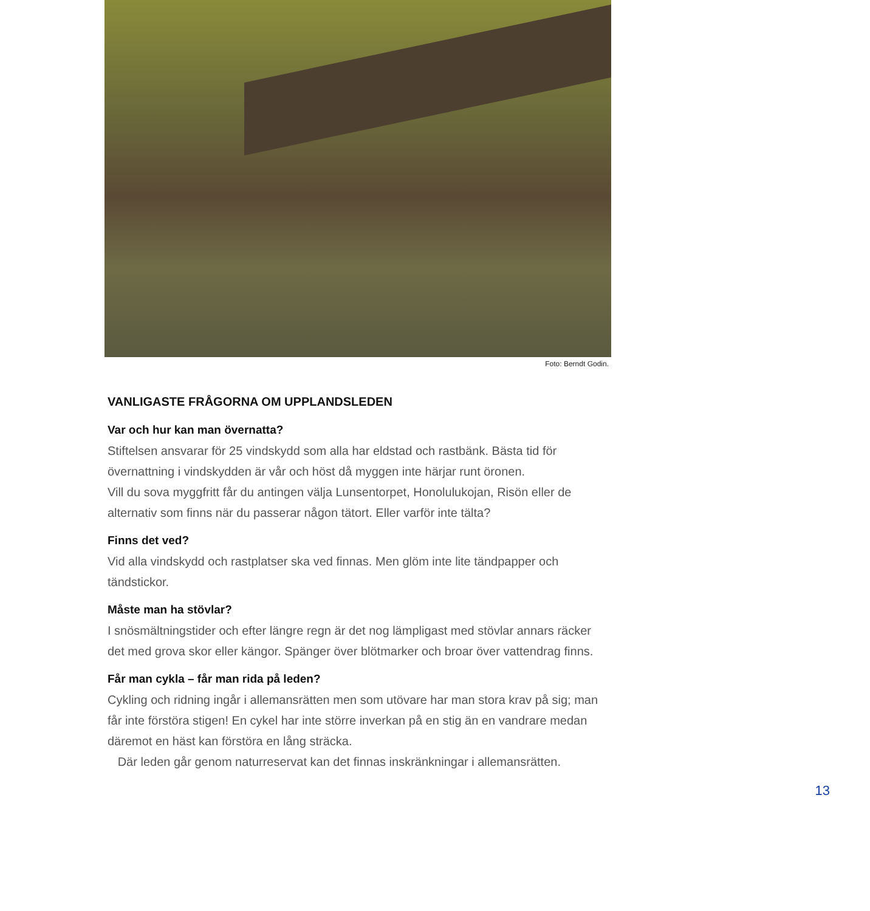Foto: Berndt Godin.
VANLIGASTE FRÅGORNA OM UPPLANDSLEDEN
Var och hur kan man övernatta?
Stiftelsen ansvarar för 25 vindskydd som alla har eldstad och rastbänk. Bästa tid för övernattning i vindskydden är vår och höst då myggen inte härjar runt öronen.
Vill du sova myggfritt får du antingen välja Lunsentorpet, Honolulukojan, Risön eller de alternativ som finns när du passerar någon tätort. Eller varför inte tälta?
Finns det ved?
Vid alla vindskydd och rastplatser ska ved finnas. Men glöm inte lite tändpapper och tändstickor.
Måste man ha stövlar?
I snösmältningstider och efter längre regn är det nog lämpligast med stövlar annars räcker det med grova skor eller kängor. Spänger över blötmarker och broar över vatten­drag finns.
Får man cykla – får man rida på leden?
Cykling och ridning ingår i allemansrätten men som utövare har man stora krav på sig; man får inte förstöra stigen! En cykel har inte större inverkan på en stig än en vand­rare medan däremot en häst kan förstöra en lång sträcka.
Där leden går genom naturreservat kan det finnas inskränkningar i allemansrätten.
13